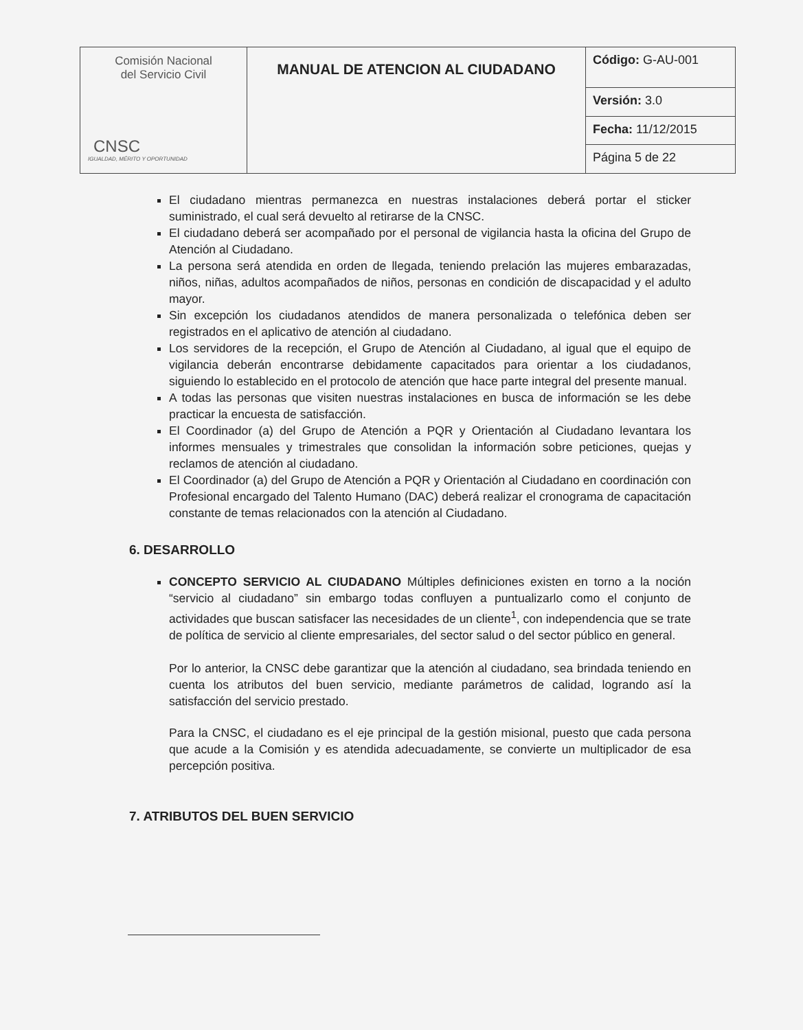| Comisión Nacional del Servicio Civil CNSC IGUALDAD, MÉRITO Y OPORTUNIDAD | MANUAL DE ATENCION AL CIUDADANO | Código: G-AU-001 |
| | | Versión: 3.0 |
| | | Fecha: 11/12/2015 |
| | | Página 5 de 22 |
El ciudadano mientras permanezca en nuestras instalaciones deberá portar el sticker suministrado, el cual será devuelto al retirarse de la CNSC.
El ciudadano deberá ser acompañado por el personal de vigilancia hasta la oficina del Grupo de Atención al Ciudadano.
La persona será atendida en orden de llegada, teniendo prelación las mujeres embarazadas, niños, niñas, adultos acompañados de niños, personas en condición de discapacidad y el adulto mayor.
Sin excepción los ciudadanos atendidos de manera personalizada o telefónica deben ser registrados en el aplicativo de atención al ciudadano.
Los servidores de la recepción, el Grupo de Atención al Ciudadano, al igual que el equipo de vigilancia deberán encontrarse debidamente capacitados para orientar a los ciudadanos, siguiendo lo establecido en el protocolo de atención que hace parte integral del presente manual.
A todas las personas que visiten nuestras instalaciones en busca de información se les debe practicar la encuesta de satisfacción.
El Coordinador (a) del Grupo de Atención a PQR y Orientación al Ciudadano levantara los informes mensuales y trimestrales que consolidan la información sobre peticiones, quejas y reclamos de atención al ciudadano.
El Coordinador (a) del Grupo de Atención a PQR y Orientación al Ciudadano en coordinación con Profesional encargado del Talento Humano (DAC) deberá realizar el cronograma de capacitación constante de temas relacionados con la atención al Ciudadano.
6. DESARROLLO
CONCEPTO SERVICIO AL CIUDADANO Múltiples definiciones existen en torno a la noción “servicio al ciudadano” sin embargo todas confluyen a puntualizarlo como el conjunto de actividades que buscan satisfacer las necesidades de un cliente<sup>1</sup>, con independencia que se trate de política de servicio al cliente empresariales, del sector salud o del sector público en general.
Por lo anterior, la CNSC debe garantizar que la atención al ciudadano, sea brindada teniendo en cuenta los atributos del buen servicio, mediante parámetros de calidad, logrando así la satisfacción del servicio prestado.
Para la CNSC, el ciudadano es el eje principal de la gestión misional, puesto que cada persona que acude a la Comisión y es atendida adecuadamente, se convierte un multiplicador de esa percepción positiva.
7. ATRIBUTOS DEL BUEN SERVICIO